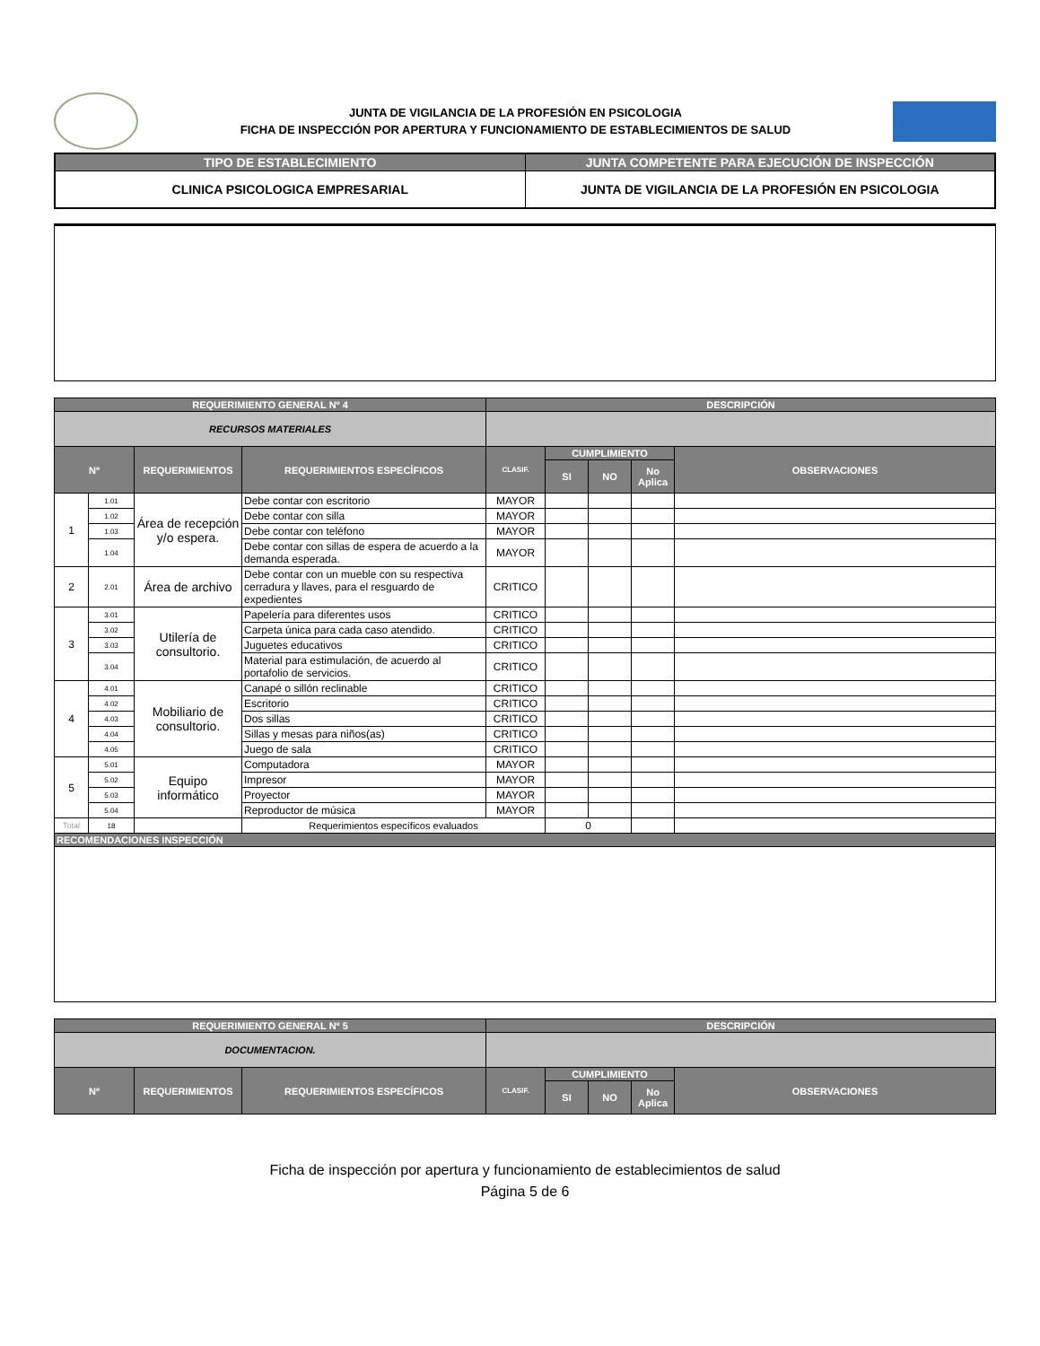JUNTA DE VIGILANCIA DE LA PROFESIÓN EN PSICOLOGIA
FICHA DE INSPECCIÓN POR APERTURA Y FUNCIONAMIENTO DE ESTABLECIMIENTOS DE SALUD
| TIPO DE ESTABLECIMIENTO | JUNTA COMPETENTE PARA EJECUCIÓN DE INSPECCIÓN |
| --- | --- |
| CLINICA PSICOLOGICA EMPRESARIAL | JUNTA DE VIGILANCIA DE LA PROFESIÓN EN PSICOLOGIA |
| REQUERIMIENTO GENERAL Nº 4 | | | | DESCRIPCIÓN | | | | |
| RECURSOS MATERIALES | | | | | | | | |
| Nº | | REQUERIMIENTOS | REQUERIMIENTOS ESPECÍFICOS | CLASIF. | CUMPLIMIENTO | | | OBSERVACIONES |
| | | | | | SI | NO | No Aplica | |
| 1 | 1.01 | Área de recepción y/o espera. | Debe contar con escritorio | MAYOR | | | | |
| | 1.02 | | Debe contar con silla | MAYOR | | | | |
| | 1.03 | | Debe contar con teléfono | MAYOR | | | | |
| | 1.04 | | Debe contar con sillas de espera de acuerdo a la demanda esperada. | MAYOR | | | | |
| 2 | 2.01 | Área de archivo | Debe contar con un mueble con su respectiva cerradura y llaves, para el resguardo de expedientes | CRITICO | | | | |
| 3 | 3.01 | Utilería de consultorio. | Papelería para diferentes usos | CRITICO | | | | |
| | 3.02 | | Carpeta única para cada caso atendido. | CRITICO | | | | |
| | 3.03 | | Juguetes educativos | CRITICO | | | | |
| | 3.04 | | Material para estimulación, de acuerdo al portafolio de servicios. | CRITICO | | | | |
| 4 | 4.01 | Mobiliario de consultorio. | Canapé o sillón reclinable | CRITICO | | | | |
| | 4.02 | | Escritorio | CRITICO | | | | |
| | 4.03 | | Dos sillas | CRITICO | | | | |
| | 4.04 | | Sillas y mesas para niños(as) | CRITICO | | | | |
| | 4.05 | | Juego de sala | CRITICO | | | | |
| 5 | 5.01 | Equipo informático | Computadora | MAYOR | | | | |
| | 5.02 | | Impresor | MAYOR | | | | |
| | 5.03 | | Proyector | MAYOR | | | | |
| | 5.04 | | Reproductor de música | MAYOR | | | | |
| Total | 18 | | Requerimientos específicos evaluados | | 0 | | | |
| RECOMENDACIONES INSPECCIÓN | | | | | | | | |
| REQUERIMIENTO GENERAL Nº 5 | | | DESCRIPCIÓN | | | | |
| DOCUMENTACION. | | | | | | | |
| Nº | REQUERIMIENTOS | REQUERIMIENTOS ESPECÍFICOS | CLASIF. | CUMPLIMIENTO | | | OBSERVACIONES |
| | | | | SI | NO | No Aplica | |
Ficha de inspección por apertura y funcionamiento de establecimientos de salud
Página 5 de 6